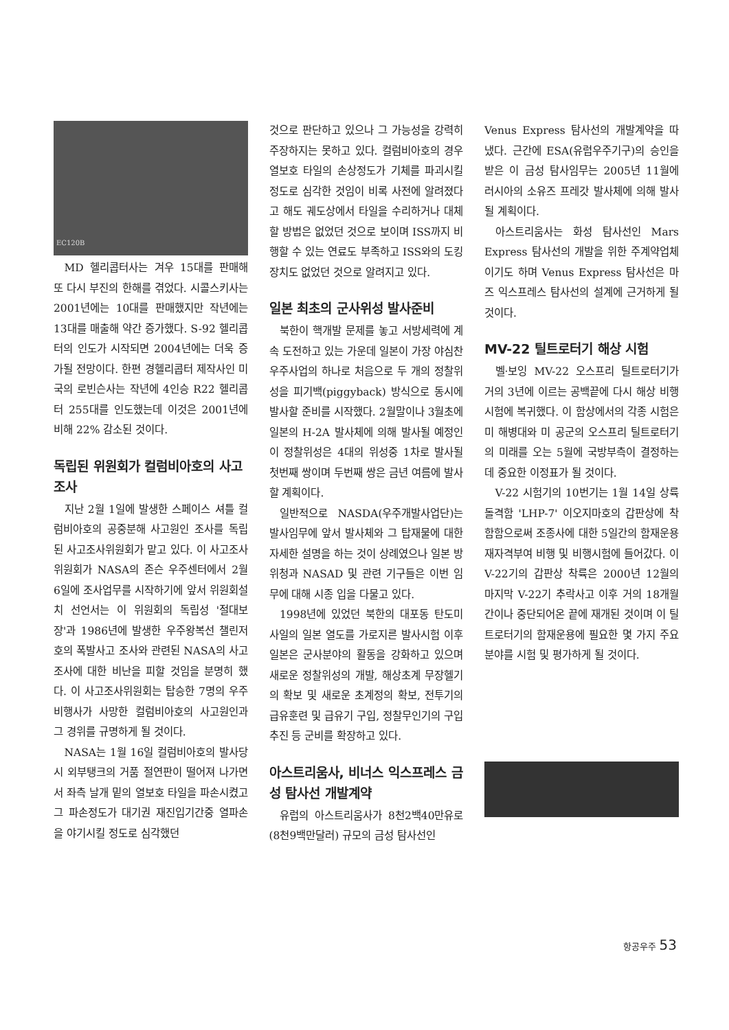EC120B
MD 헬리콥터사는 겨우 15대를 판매해 또 다시 부진의 한해를 겪었다. 시콜스키사는 2001년에는 10대를 판매했지만 작년에는 13대를 매출해 약간 증가했다. S-92 헬리콥터의 인도가 시작되면 2004년에는 더욱 증가될 전망이다. 한편 경헬리콥터 제작사인 미국의 로빈슨사는 작년에 4인승 R22 헬리콥터 255대를 인도했는데 이것은 2001년에 비해 22% 감소된 것이다.
독립된 위원회가 컬럼비아호의 사고조사
지난 2월 1일에 발생한 스페이스 셔틀 컬럼비아호의 공중분해 사고원인 조사를 독립된 사고조사위원회가 맡고 있다. 이 사고조사위원회가 NASA의 존슨 우주센터에서 2월 6일에 조사업무를 시작하기에 앞서 위원회설치 선언서는 이 위원회의 독립성 '절대보장'과 1986년에 발생한 우주왕복선 챌린저호의 폭발사고 조사와 관련된 NASA의 사고조사에 대한 비난을 피할 것임을 분명히 했다. 이 사고조사위원회는 탑승한 7명의 우주비행사가 사망한 컬럼비아호의 사고원인과 그 경위를 규명하게 될 것이다.
NASA는 1월 16일 컬럼비아호의 발사당시 외부탱크의 거품 절연판이 떨어져 나가면서 좌측 날개 밑의 열보호 타일을 파손시켰고 그 파손정도가 대기권 재진입기간중 열파손을 야기시킬 정도로 심각했던
것으로 판단하고 있으나 그 가능성을 강력히 주장하지는 못하고 있다. 컬럼비아호의 경우 열보호 타일의 손상정도가 기체를 파괴시킬 정도로 심각한 것임이 비록 사전에 알려졌다고 해도 궤도상에서 타일을 수리하거나 대체할 방법은 없었던 것으로 보이며 ISS까지 비행할 수 있는 연료도 부족하고 ISS와의 도킹장치도 없었던 것으로 알려지고 있다.
일본 최초의 군사위성 발사준비
북한이 핵개발 문제를 놓고 서방세력에 계속 도전하고 있는 가운데 일본이 가장 야심찬 우주사업의 하나로 처음으로 두 개의 정찰위성을 피기백(piggyback) 방식으로 동시에 발사할 준비를 시작했다. 2월말이나 3월초에 일본의 H-2A 발사체에 의해 발사될 예정인 이 정찰위성은 4대의 위성중 1차로 발사될 첫번째 쌍이며 두번째 쌍은 금년 여름에 발사할 계획이다.
일반적으로 NASDA(우주개발사업단)는 발사임무에 앞서 발사체와 그 탑재물에 대한 자세한 설명을 하는 것이 상례였으나 일본 방위청과 NASAD 및 관련 기구들은 이번 임무에 대해 시종 입을 다물고 있다.
1998년에 있었던 북한의 대포동 탄도미사일의 일본 열도를 가로지른 발사시험 이후 일본은 군사분야의 활동을 강화하고 있으며 새로운 정찰위성의 개발, 해상초계 무장헬기의 확보 및 새로운 초계정의 확보, 전투기의 급유훈련 및 급유기 구입, 정찰무인기의 구입추진 등 군비를 확장하고 있다.
아스트리움사, 비너스 익스프레스 금성 탐사선 개발계약
유럽의 아스트리움사가 8천2백40만유로(8천9백만달러) 규모의 금성 탐사선인
Venus Express 탐사선의 개발계약을 따냈다. 근간에 ESA(유럽우주기구)의 승인을 받은 이 금성 탐사임무는 2005년 11월에 러시아의 소유즈 프레갓 발사체에 의해 발사될 계획이다.
아스트리움사는 화성 탐사선인 Mars Express 탐사선의 개발을 위한 주계약업체이기도 하며 Venus Express 탐사선은 마즈 익스프레스 탐사선의 설계에 근거하게 될 것이다.
MV-22 틸트로터기 해상 시험
벨·보잉 MV-22 오스프리 틸트로터기가 거의 3년에 이르는 공백끝에 다시 해상 비행시험에 복귀했다. 이 함상에서의 각종 시험은 미 해병대와 미 공군의 오스프리 틸트로터기의 미래를 오는 5월에 국방부측이 결정하는데 중요한 이정표가 될 것이다.
V-22 시험기의 10번기는 1월 14일 상륙돌격함 'LHP-7' 이오지마호의 갑판상에 착함함으로써 조종사에 대한 5일간의 함재운용 재자격부여 비행 및 비행시험에 들어갔다. 이 V-22기의 갑판상 착륙은 2000년 12월의 마지막 V-22기 추락사고 이후 거의 18개월간이나 중단되어온 끝에 재개된 것이며 이 틸트로터기의 함재운용에 필요한 몇 가지 주요 분야를 시험 및 평가하게 될 것이다.
항공우주 53